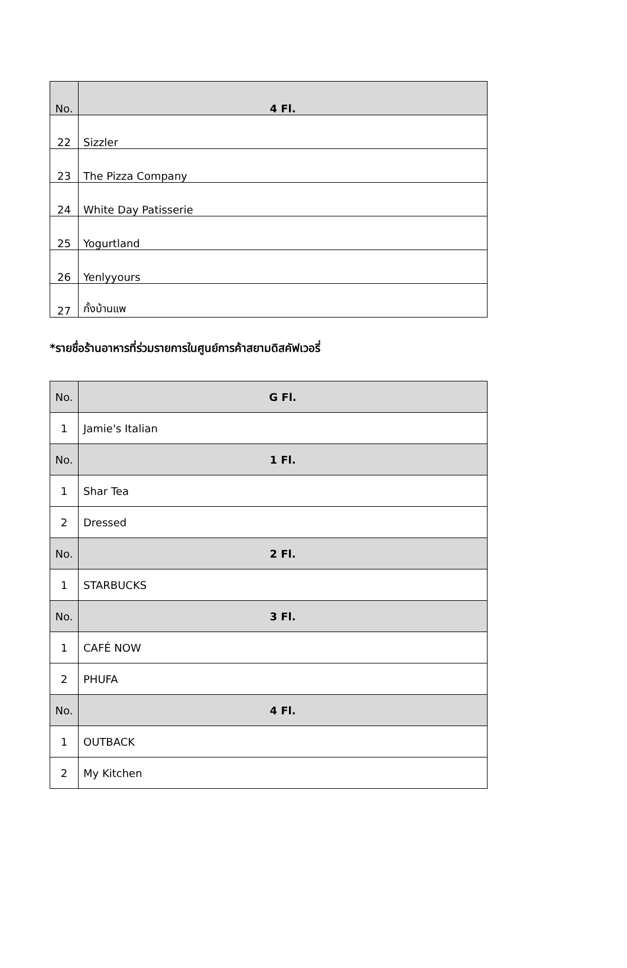| No. | 4 Fl. |
| --- | --- |
| 22 | Sizzler |
| 23 | The Pizza Company |
| 24 | White Day Patisserie |
| 25 | Yogurtland |
| 26 | Yenlyyours |
| 27 | กั้งบ้านแพ |
*รายชื่อร้านอาหารที่ร่วมรายการในศูนย์การค้าสยามดิสคัฟเวอรี่
| No. | G Fl. |
| --- | --- |
| 1 | Jamie's Italian |
| No. | 1 Fl. |
| 1 | Shar Tea |
| 2 | Dressed |
| No. | 2 Fl. |
| 1 | STARBUCKS |
| No. | 3 Fl. |
| 1 | CAFÉ NOW |
| 2 | PHUFA |
| No. | 4 Fl. |
| 1 | OUTBACK |
| 2 | My Kitchen |